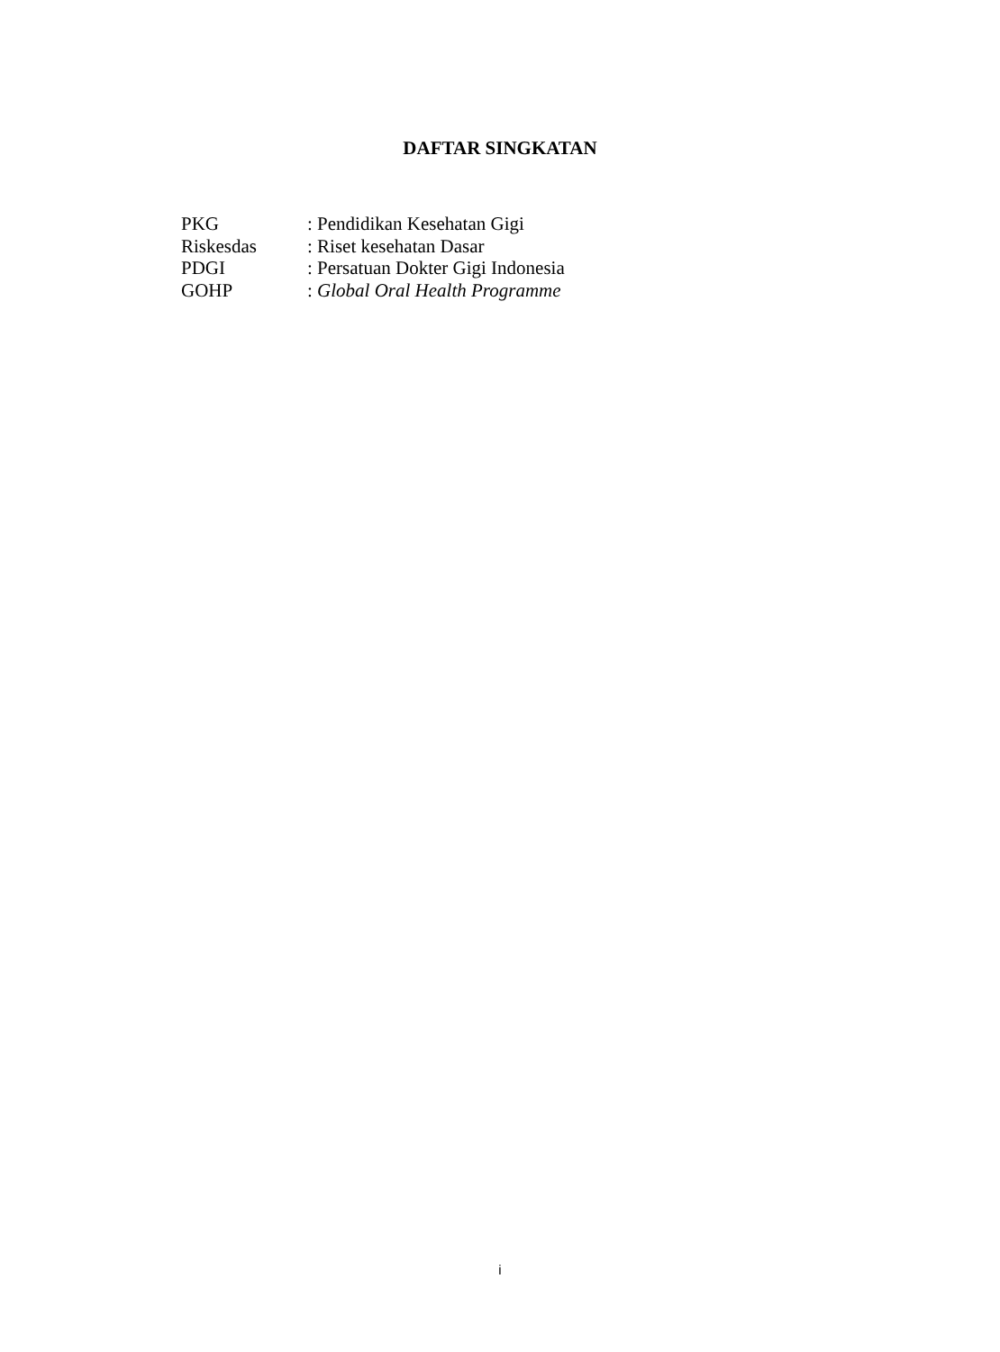DAFTAR SINGKATAN
PKG: Pendidikan Kesehatan Gigi
Riskesdas: Riset kesehatan Dasar
PDGI: Persatuan Dokter Gigi Indonesia
GOHP: Global Oral Health Programme
i